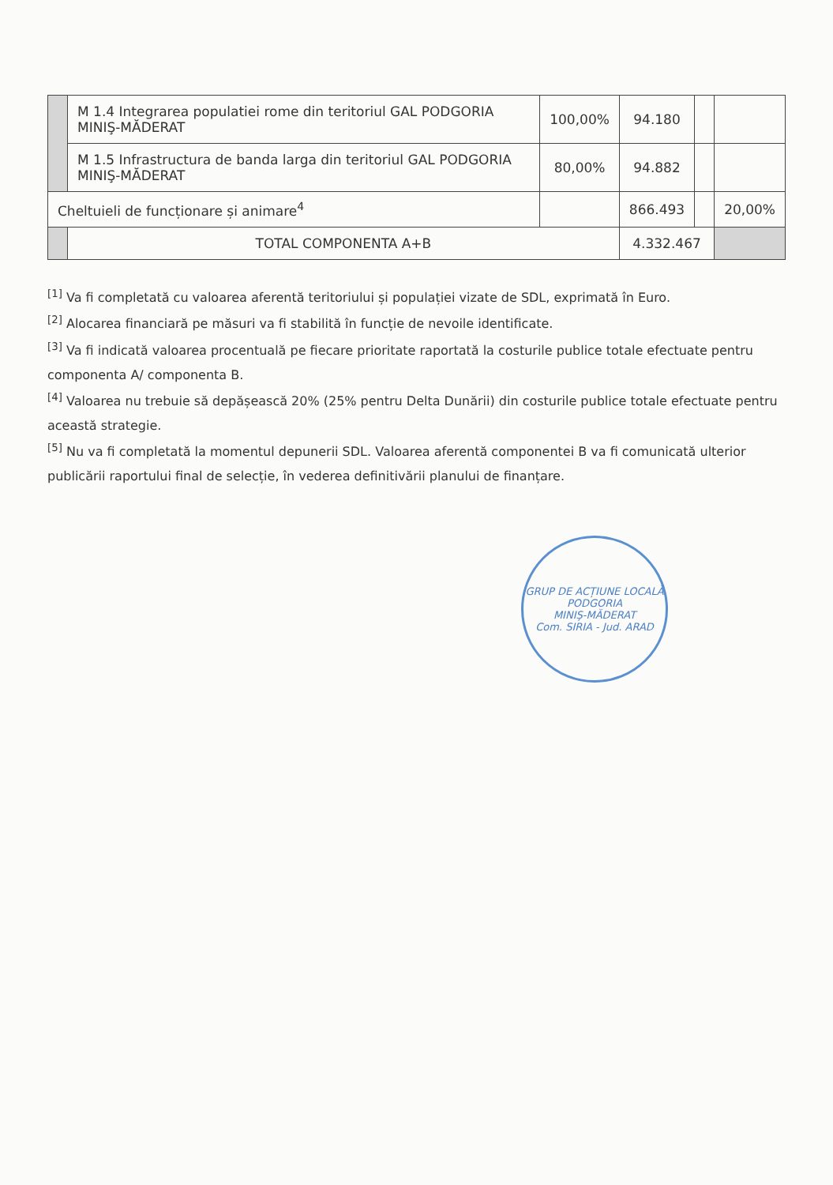| | M 1.4 Integrarea populatiei rome din teritoriul GAL PODGORIA MINIŞ-MĂDERAT | 100,00% | 94.180 | | |
| | M 1.5 Infrastructura de banda larga din teritoriul GAL PODGORIA MINIŞ-MĂDERAT | 80,00% | 94.882 | | |
| Cheltuieli de funcționare și animare<sup>4</sup> | | | 866.493 | | 20,00% |
| | TOTAL COMPONENTA A+B | | 4.332.467 | | |
<sup>[1]</sup> Va fi completată cu valoarea aferentă teritoriului și populației vizate de SDL, exprimată în Euro.
<sup>[2]</sup> Alocarea financiară pe măsuri va fi stabilită în funcție de nevoile identificate.
<sup>[3]</sup> Va fi indicată valoarea procentuală pe fiecare prioritate raportată la costurile publice totale efectuate pentru componenta A/ componenta B.
<sup>[4]</sup> Valoarea nu trebuie să depășească 20% (25% pentru Delta Dunării) din costurile publice totale efectuate pentru această strategie.
<sup>[5]</sup> Nu va fi completată la momentul depunerii SDL. Valoarea aferentă componentei B va fi comunicată ulterior publicării raportului final de selecție, în vederea definitivării planului de finanțare.
GRUP DE ACȚIUNE LOCALĂ
PODGORIA
MINIŞ-MĂDERAT
Com. SIRIA - Jud. ARAD